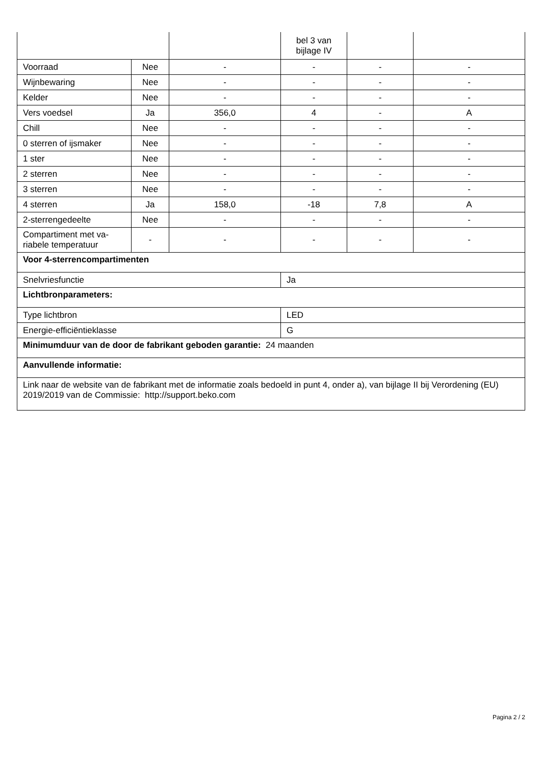| | | | bel 3 van bijlage IV | | |
| Voorraad | Nee | - | - | - | - |
| Wijnbewaring | Nee | - | - | - | - |
| Kelder | Nee | - | - | - | - |
| Vers voedsel | Ja | 356,0 | 4 | - | A |
| Chill | Nee | - | - | - | - |
| 0 sterren of ijsmaker | Nee | - | - | - | - |
| 1 ster | Nee | - | - | - | - |
| 2 sterren | Nee | - | - | - | - |
| 3 sterren | Nee | - | - | - | - |
| 4 sterren | Ja | 158,0 | -18 | 7,8 | A |
| 2-sterrengedeelte | Nee | - | - | - | - |
| Compartiment met va-riabele temperatuur | - | - | - | - | - |
| Voor 4-sterrencompartimenten | | | | | |
| Snelvriesfunctie | | | Ja | | |
| Lichtbronparameters: | | | | | |
| Type lichtbron | | | LED | | |
| Energie-efficiëntieklasse | | | G | | |
| Minimumduur van de door de fabrikant geboden garantie: 24 maanden | | | | | |
| Aanvullende informatie: | | | | | |
| Link naar de website van de fabrikant met de informatie zoals bedoeld in punt 4, onder a), van bijlage II bij Verordening (EU) 2019/2019 van de Commissie: http://support.beko.com | | | | | |
Pagina 2 / 2